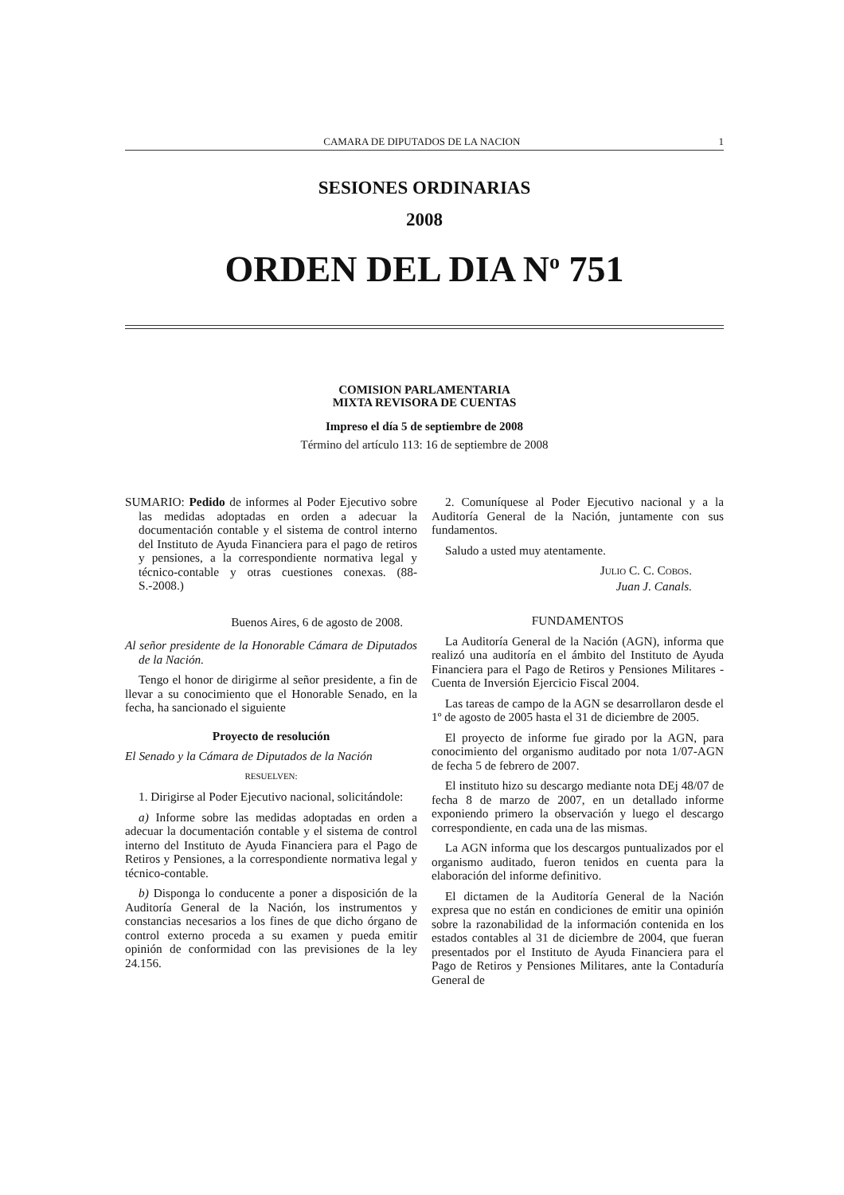CAMARA DE DIPUTADOS DE LA NACION 1
SESIONES ORDINARIAS
2008
ORDEN DEL DIA N<sup>o</sup> 751
COMISION PARLAMENTARIA
MIXTA REVISORA DE CUENTAS
Impreso el día 5 de septiembre de 2008
Término del artículo 113: 16 de septiembre de 2008
SUMARIO: Pedido de informes al Poder Ejecutivo sobre las medidas adoptadas en orden a adecuar la documentación contable y el sistema de control interno del Instituto de Ayuda Financiera para el pago de retiros y pensiones, a la correspondiente normativa legal y técnico-contable y otras cuestiones conexas. (88-S.-2008.)
Buenos Aires, 6 de agosto de 2008.
Al señor presidente de la Honorable Cámara de Diputados de la Nación.
Tengo el honor de dirigirme al señor presidente, a fin de llevar a su conocimiento que el Honorable Senado, en la fecha, ha sancionado el siguiente
Proyecto de resolución
El Senado y la Cámara de Diputados de la Nación
RESUELVEN:
1. Dirigirse al Poder Ejecutivo nacional, solicitándole:
a) Informe sobre las medidas adoptadas en orden a adecuar la documentación contable y el sistema de control interno del Instituto de Ayuda Financiera para el Pago de Retiros y Pensiones, a la correspondiente normativa legal y técnico-contable.
b) Disponga lo conducente a poner a disposición de la Auditoría General de la Nación, los instrumentos y constancias necesarios a los fines de que dicho órgano de control externo proceda a su examen y pueda emitir opinión de conformidad con las previsiones de la ley 24.156.
2. Comuníquese al Poder Ejecutivo nacional y a la Auditoría General de la Nación, juntamente con sus fundamentos.
Saludo a usted muy atentamente.
JULIO C. C. COBOS.
Juan J. Canals.
FUNDAMENTOS
La Auditoría General de la Nación (AGN), informa que realizó una auditoría en el ámbito del Instituto de Ayuda Financiera para el Pago de Retiros y Pensiones Militares - Cuenta de Inversión Ejercicio Fiscal 2004.
Las tareas de campo de la AGN se desarrollaron desde el 1º de agosto de 2005 hasta el 31 de diciembre de 2005.
El proyecto de informe fue girado por la AGN, para conocimiento del organismo auditado por nota 1/07-AGN de fecha 5 de febrero de 2007.
El instituto hizo su descargo mediante nota DEj 48/07 de fecha 8 de marzo de 2007, en un detallado informe exponiendo primero la observación y luego el descargo correspondiente, en cada una de las mismas.
La AGN informa que los descargos puntualizados por el organismo auditado, fueron tenidos en cuenta para la elaboración del informe definitivo.
El dictamen de la Auditoría General de la Nación expresa que no están en condiciones de emitir una opinión sobre la razonabilidad de la información contenida en los estados contables al 31 de diciembre de 2004, que fueran presentados por el Instituto de Ayuda Financiera para el Pago de Retiros y Pensiones Militares, ante la Contaduría General de